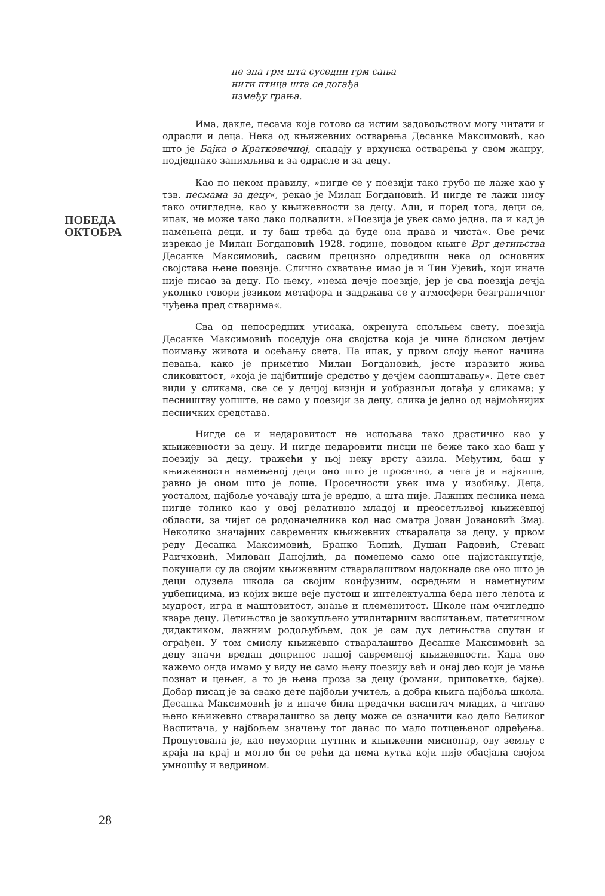ПОБЕДА
ОКТОБРА
не зна грм шта суседни грм сања
нити птица шта се догађа
између грања.
Има, дакле, песама које готово са истим задовољством могу читати и одрасли и деца. Нека од књижевних остварења Десанке Максимовић, као што је Бајка о Кратковечној, спадају у врхунска остварења у свом жанру, подједнако занимљива и за одрасле и за децу.
Као по неком правилу, »нигде се у поезији тако грубо не лаже као у тзв. песмама за децу«, рекао је Милан Богдановић. И нигде те лажи нису тако очигледне, као у књижевности за децу. Али, и поред тога, деци се, ипак, не може тако лако подвалити. »Поезија је увек само једна, па и кад је намењена деци, и ту баш треба да буде она права и чиста«. Ове речи изрекао је Милан Богдановић 1928. године, поводом књиге Врт детињства Десанке Максимовић, сасвим прецизно одредивши нека од основних својстава њене поезије. Слично схватање имао је и Тин Ујевић, који иначе није писао за децу. По њему, »нема дечје поезије, јер је сва поезија дечја уколико говори језиком метафора и задржава се у атмосфери безграничног чуђења пред стварима«.
Сва од непосредних утисака, окренута спољњем свету, поезија Десанке Максимовић поседује она својства која је чине блиском дечјем поимању живота и осећању света. Па ипак, у првом слоју њеног начина певања, како је приметио Милан Богдановић, јесте изразито жива сликовитост, »која је најбитније средство у дечјем саопштавању«. Дете свет види у сликама, све се у дечјој визији и уобразиљи догађа у сликама; у песништву уопште, не само у поезији за децу, слика је једно од најмоћнијих песничких средстава.
Нигде се и недаровитост не испољава тако драстично као у књижевности за децу. И нигде недаровити писци не беже тако као баш у поезију за децу, тражећи у њој неку врсту азила. Међутим, баш у књижевности намењеној деци оно што је просечно, а чега је и највише, равно је оном што је лоше. Просечности увек има у изобиљу. Деца, уосталом, најбоље уочавају шта је вредно, а шта није. Лажних песника нема нигде толико као у овој релативно младој и преосетљивој књижевној области, за чијег се родоначелника код нас сматра Јован Јовановић Змај. Неколико значајних савремених књижевних стваралаца за децу, у првом реду Десанка Максимовић, Бранко Ћопић, Душан Радовић, Стеван Раичковић, Милован Данојлић, да поменемо само оне најистакнутије, покушали су да својим књижевним стваралаштвом надокнаде све оно што је деци одузела школа са својим конфузним, осредњим и наметнутим уџбеницима, из којих више веје пустош и интелектуална беда него лепота и мудрост, игра и маштовитост, знање и племенитост. Школе нам очигледно кваре децу. Детињство је заокупљено утилитарним васпитањем, патетичном дидактиком, лажним родољубљем, док је сам дух детињства спутан и ограђен. У том смислу књижевно стваралаштво Десанке Максимовић за децу значи вредан допринос нашој савременој књижевности. Када ово кажемо онда имамо у виду не само њену поезију већ и онај део који је мање познат и цењен, а то је њена проза за децу (романи, приповетке, бајке). Добар писац је за свако дете најбољи учитељ, а добра књига најбоља школа. Десанка Максимовић је и иначе била предачки васпитач младих, а читаво њено књижевно стваралаштво за децу може се означити као дело Великог Васпитача, у најбољем значењу тог данас по мало потцењеног одређења. Пропутовала је, као неуморни путник и књижевни мисионар, ову земљу с краја на крај и могло би се рећи да нема кутка који није обасјала својом умношћу и ведрином.
28